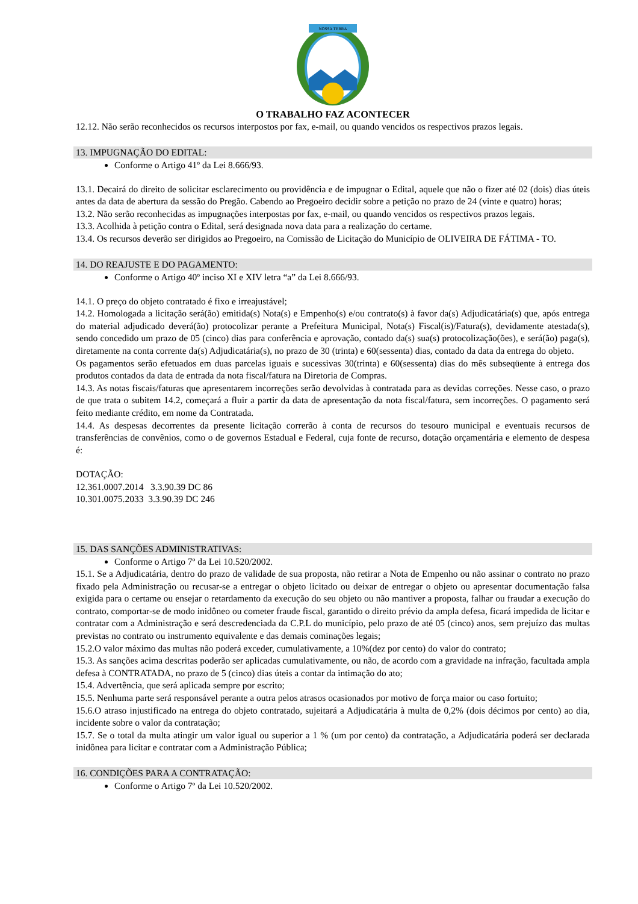NOSSA TERRA
O TRABALHO FAZ ACONTECER
12.12. Não serão reconhecidos os recursos interpostos por fax, e-mail, ou quando vencidos os respectivos prazos legais.
13. IMPUGNAÇÃO DO EDITAL:
Conforme o Artigo 41º da Lei 8.666/93.
13.1. Decairá do direito de solicitar esclarecimento ou providência e de impugnar o Edital, aquele que não o fizer até 02 (dois) dias úteis antes da data de abertura da sessão do Pregão. Cabendo ao Pregoeiro decidir sobre a petição no prazo de 24 (vinte e quatro) horas;
13.2. Não serão reconhecidas as impugnações interpostas por fax, e-mail, ou quando vencidos os respectivos prazos legais.
13.3. Acolhida à petição contra o Edital, será designada nova data para a realização do certame.
13.4. Os recursos deverão ser dirigidos ao Pregoeiro, na Comissão de Licitação do Município de OLIVEIRA DE FÁTIMA - TO.
14. DO REAJUSTE E DO PAGAMENTO:
Conforme o Artigo 40º inciso XI e XIV letra “a” da Lei 8.666/93.
14.1. O preço do objeto contratado é fixo e irreajustável;
14.2. Homologada a licitação será(ão) emitida(s) Nota(s) e Empenho(s) e/ou contrato(s) à favor da(s) Adjudicatária(s) que, após entrega do material adjudicado deverá(ão) protocolizar perante a Prefeitura Municipal, Nota(s) Fiscal(is)/Fatura(s), devidamente atestada(s), sendo concedido um prazo de 05 (cinco) dias para conferência e aprovação, contado da(s) sua(s) protocolização(ões), e será(ão) paga(s), diretamente na conta corrente da(s) Adjudicatária(s), no prazo de 30 (trinta) e 60(sessenta) dias, contado da data da entrega do objeto.
Os pagamentos serão efetuados em duas parcelas iguais e sucessivas 30(trinta) e 60(sessenta) dias do mês subseqüente à entrega dos produtos contados da data de entrada da nota fiscal/fatura na Diretoria de Compras.
14.3. As notas fiscais/faturas que apresentarem incorreções serão devolvidas à contratada para as devidas correções. Nesse caso, o prazo de que trata o subitem 14.2, começará a fluir a partir da data de apresentação da nota fiscal/fatura, sem incorreções. O pagamento será feito mediante crédito, em nome da Contratada.
14.4. As despesas decorrentes da presente licitação correrão à conta de recursos do tesouro municipal e eventuais recursos de transferências de convênios, como o de governos Estadual e Federal, cuja fonte de recurso, dotação orçamentária e elemento de despesa é:
DOTAÇÃO:
12.361.0007.2014 3.3.90.39 DC 86
10.301.0075.2033 3.3.90.39 DC 246
15. DAS SANÇÕES ADMINISTRATIVAS:
Conforme o Artigo 7º da Lei 10.520/2002.
15.1. Se a Adjudicatária, dentro do prazo de validade de sua proposta, não retirar a Nota de Empenho ou não assinar o contrato no prazo fixado pela Administração ou recusar-se a entregar o objeto licitado ou deixar de entregar o objeto ou apresentar documentação falsa exigida para o certame ou ensejar o retardamento da execução do seu objeto ou não mantiver a proposta, falhar ou fraudar a execução do contrato, comportar-se de modo inidôneo ou cometer fraude fiscal, garantido o direito prévio da ampla defesa, ficará impedida de licitar e contratar com a Administração e será descredenciada da C.P.L do município, pelo prazo de até 05 (cinco) anos, sem prejuízo das multas previstas no contrato ou instrumento equivalente e das demais cominações legais;
15.2.O valor máximo das multas não poderá exceder, cumulativamente, a 10%(dez por cento) do valor do contrato;
15.3. As sanções acima descritas poderão ser aplicadas cumulativamente, ou não, de acordo com a gravidade na infração, facultada ampla defesa à CONTRATADA, no prazo de 5 (cinco) dias úteis a contar da intimação do ato;
15.4. Advertência, que será aplicada sempre por escrito;
15.5. Nenhuma parte será responsável perante a outra pelos atrasos ocasionados por motivo de força maior ou caso fortuito;
15.6.O atraso injustificado na entrega do objeto contratado, sujeitará a Adjudicatária à multa de 0,2% (dois décimos por cento) ao dia, incidente sobre o valor da contratação;
15.7. Se o total da multa atingir um valor igual ou superior a 1 % (um por cento) da contratação, a Adjudicatária poderá ser declarada inidônea para licitar e contratar com a Administração Pública;
16. CONDIÇÕES PARA A CONTRATAÇÃO:
Conforme o Artigo 7º da Lei 10.520/2002.